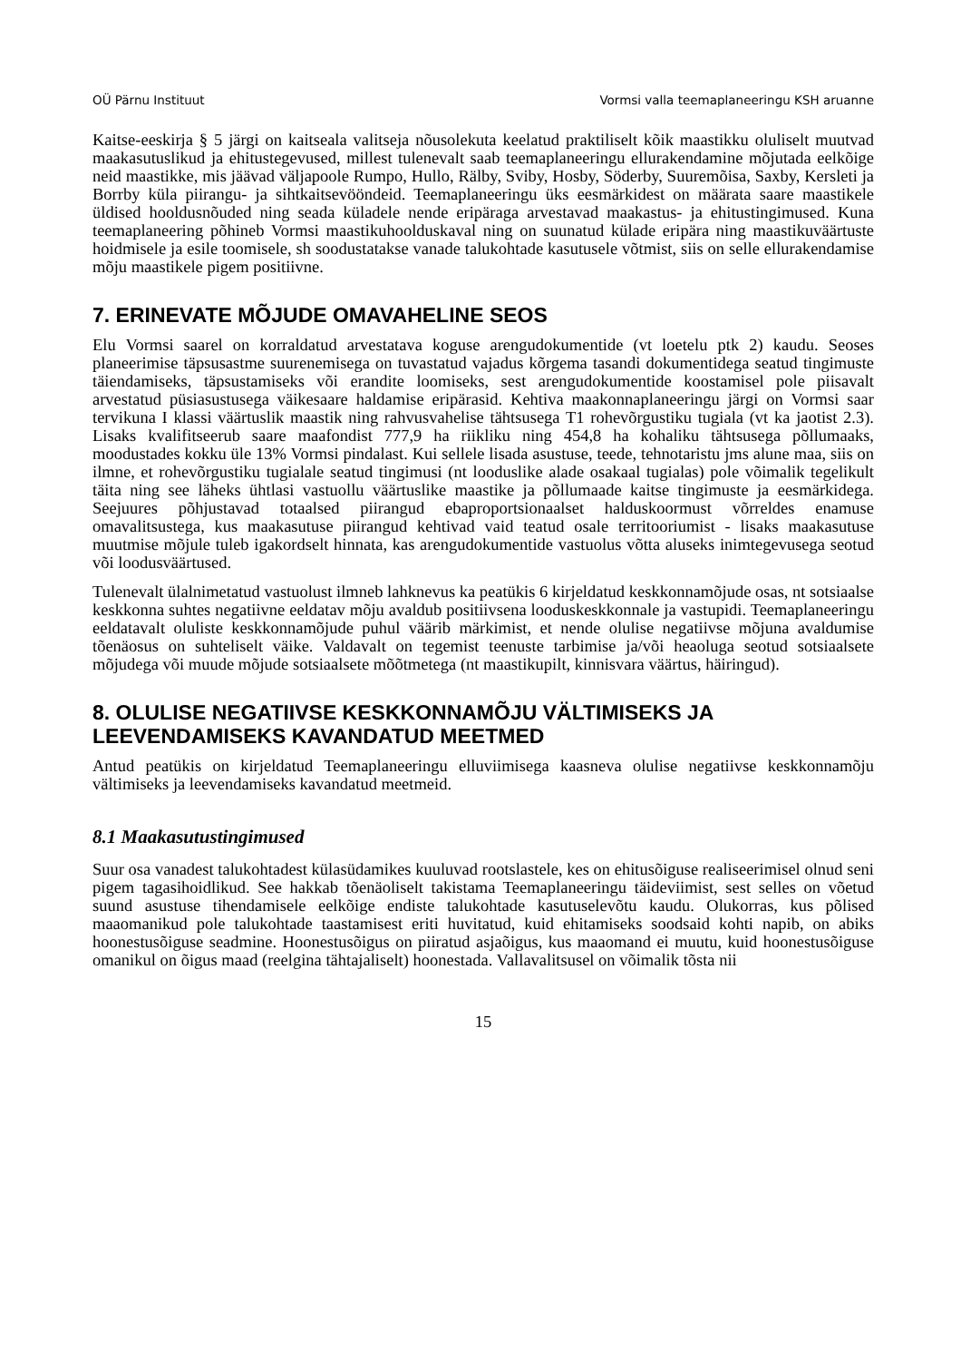OÜ Pärnu Instituut Vormsi valla teemaplaneeringu KSH aruanne
Kaitse-eeskirja § 5 järgi on kaitseala valitseja nõusolekuta keelatud praktiliselt kõik maastikku oluliselt muutvad maakasutuslikud ja ehitustegevused, millest tulenevalt saab teemaplaneeringu ellurakendamine mõjutada eelkõige neid maastikke, mis jäävad väljapoole Rumpo, Hullo, Rälby, Sviby, Hosby, Söderby, Suuremõisa, Saxby, Kersleti ja Borrby küla piirangu- ja sihtkaitsevööndeid. Teemaplaneeringu üks eesmärkidest on määrata saare maastikele üldised hooldusnõuded ning seada küladele nende eripäraga arvestavad maakastus- ja ehitustingimused. Kuna teemaplaneering põhineb Vormsi maastikuhoolduskaval ning on suunatud külade eripära ning maastikuväärtuste hoidmisele ja esile toomisele, sh soodustatakse vanade talukohtade kasutusele võtmist, siis on selle ellurakendamise mõju maastikele pigem positiivne.
7. ERINEVATE MÕJUDE OMAVAHELINE SEOS
Elu Vormsi saarel on korraldatud arvestatava koguse arengudokumentide (vt loetelu ptk 2) kaudu. Seoses planeerimise täpsusastme suurenemisega on tuvastatud vajadus kõrgema tasandi dokumentidega seatud tingimuste täiendamiseks, täpsustamiseks või erandite loomiseks, sest arengudokumentide koostamisel pole piisavalt arvestatud püsiasustusega väikesaare haldamise eripärasid. Kehtiva maakonnaplaneeringu järgi on Vormsi saar tervikuna I klassi väärtuslik maastik ning rahvusvahelise tähtsusega T1 rohevõrgustiku tugiala (vt ka jaotist 2.3). Lisaks kvalifitseerub saare maafondist 777,9 ha riikliku ning 454,8 ha kohaliku tähtsusega põllumaaks, moodustades kokku üle 13% Vormsi pindalast. Kui sellele lisada asustuse, teede, tehnotaristu jms alune maa, siis on ilmne, et rohevõrgustiku tugialale seatud tingimusi (nt looduslike alade osakaal tugialas) pole võimalik tegelikult täita ning see läheks ühtlasi vastuollu väärtuslike maastike ja põllumaade kaitse tingimuste ja eesmärkidega. Seejuures põhjustavad totaalsed piirangud ebaproportsionaalset halduskoormust võrreldes enamuse omavalitsustega, kus maakasutuse piirangud kehtivad vaid teatud osale territooriumist - lisaks maakasutuse muutmise mõjule tuleb igakordselt hinnata, kas arengudokumentide vastuolus võtta aluseks inimtegevusega seotud või loodusväärtused.
Tulenevalt ülalnimetatud vastuolust ilmneb lahknevus ka peatükis 6 kirjeldatud keskkonnamõjude osas, nt sotsiaalse keskkonna suhtes negatiivne eeldatav mõju avaldub positiivsena looduskeskkonnale ja vastupidi. Teemaplaneeringu eeldatavalt oluliste keskkonnamõjude puhul väärib märkimist, et nende olulise negatiivse mõjuna avaldumise tõenäosus on suhteliselt väike. Valdavalt on tegemist teenuste tarbimise ja/või heaoluga seotud sotsiaalsete mõjudega või muude mõjude sotsiaalsete mõõtmetega (nt maastikupilt, kinnisvara väärtus, häiringud).
8. OLULISE NEGATIIVSE KESKKONNAMÕJU VÄLTIMISEKS JA LEEVENDAMISEKS KAVANDATUD MEETMED
Antud peatükis on kirjeldatud Teemaplaneeringu elluviimisega kaasneva olulise negatiivse keskkonnamõju vältimiseks ja leevendamiseks kavandatud meetmeid.
8.1 Maakasutustingimused
Suur osa vanadest talukohtadest külasüdamikes kuuluvad rootslastele, kes on ehitusõiguse realiseerimisel olnud seni pigem tagasihoidlikud. See hakkab tõenäoliselt takistama Teemaplaneeringu täideviimist, sest selles on võetud suund asustuse tihendamisele eelkõige endiste talukohtade kasutuselevõtu kaudu. Olukorras, kus põlised maaomanikud pole talukohtade taastamisest eriti huvitatud, kuid ehitamiseks soodsaid kohti napib, on abiks hoonestusõiguse seadmine. Hoonestusõigus on piiratud asjaõigus, kus maaomand ei muutu, kuid hoonestusõiguse omanikul on õigus maad (reelgina tähtajaliselt) hoonestada. Vallavalitsusel on võimalik tõsta nii
15